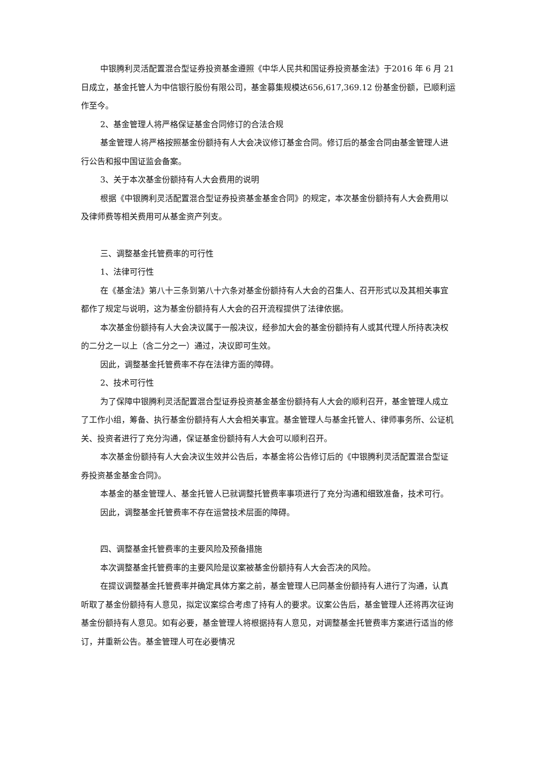中银腾利灵活配置混合型证券投资基金遵照《中华人民共和国证券投资基金法》于2016 年 6 月 21 日成立，基金托管人为中信银行股份有限公司，基金募集规模达656,617,369.12 份基金份额，已顺利运作至今。
2、基金管理人将严格保证基金合同修订的合法合规
基金管理人将严格按照基金份额持有人大会决议修订基金合同。修订后的基金合同由基金管理人进行公告和报中国证监会备案。
3、关于本次基金份额持有人大会费用的说明
根据《中银腾利灵活配置混合型证券投资基金基金合同》的规定，本次基金份额持有人大会费用以及律师费等相关费用可从基金资产列支。
三、调整基金托管费率的可行性
1、法律可行性
在《基金法》第八十三条到第八十六条对基金份额持有人大会的召集人、召开形式以及其相关事宜都作了规定与说明，这为基金份额持有人大会的召开流程提供了法律依据。
本次基金份额持有人大会决议属于一般决议，经参加大会的基金份额持有人或其代理人所持表决权的二分之一以上（含二分之一）通过，决议即可生效。
因此，调整基金托管费率不存在法律方面的障碍。
2、技术可行性
为了保障中银腾利灵活配置混合型证券投资基金基金份额持有人大会的顺利召开，基金管理人成立了工作小组，筹备、执行基金份额持有人大会相关事宜。基金管理人与基金托管人、律师事务所、公证机关、投资者进行了充分沟通，保证基金份额持有人大会可以顺利召开。
本次基金份额持有人大会决议生效并公告后，本基金将公告修订后的《中银腾利灵活配置混合型证券投资基金基金合同》。
本基金的基金管理人、基金托管人已就调整托管费率事项进行了充分沟通和细致准备，技术可行。
因此，调整基金托管费率不存在运营技术层面的障碍。
四、调整基金托管费率的主要风险及预备措施
本次调整基金托管费率的主要风险是议案被基金份额持有人大会否决的风险。
在提议调整基金托管费率并确定具体方案之前，基金管理人已同基金份额持有人进行了沟通，认真听取了基金份额持有人意见，拟定议案综合考虑了持有人的要求。议案公告后，基金管理人还将再次征询基金份额持有人意见。如有必要，基金管理人将根据持有人意见，对调整基金托管费率方案进行适当的修订，并重新公告。基金管理人可在必要情况